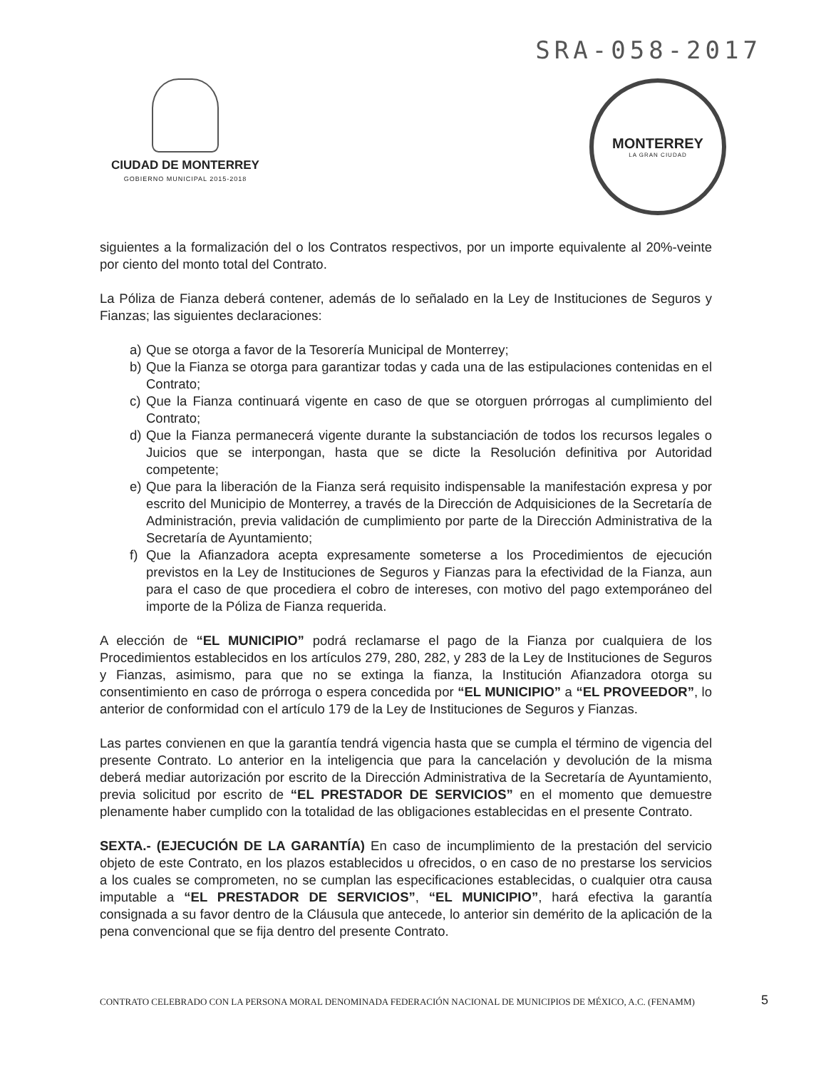SRA-058-2017
CIUDAD DE MONTERREY
GOBIERNO MUNICIPAL 2015-2018
MONTERREY
LA GRAN CIUDAD
siguientes a la formalización del o los Contratos respectivos, por un importe equivalente al 20%-veinte por ciento del monto total del Contrato.
La Póliza de Fianza deberá contener, además de lo señalado en la Ley de Instituciones de Seguros y Fianzas; las siguientes declaraciones:
a) Que se otorga a favor de la Tesorería Municipal de Monterrey;
b) Que la Fianza se otorga para garantizar todas y cada una de las estipulaciones contenidas en el Contrato;
c) Que la Fianza continuará vigente en caso de que se otorguen prórrogas al cumplimiento del Contrato;
d) Que la Fianza permanecerá vigente durante la substanciación de todos los recursos legales o Juicios que se interpongan, hasta que se dicte la Resolución definitiva por Autoridad competente;
e) Que para la liberación de la Fianza será requisito indispensable la manifestación expresa y por escrito del Municipio de Monterrey, a través de la Dirección de Adquisiciones de la Secretaría de Administración, previa validación de cumplimiento por parte de la Dirección Administrativa de la Secretaría de Ayuntamiento;
f) Que la Afianzadora acepta expresamente someterse a los Procedimientos de ejecución previstos en la Ley de Instituciones de Seguros y Fianzas para la efectividad de la Fianza, aun para el caso de que procediera el cobro de intereses, con motivo del pago extemporáneo del importe de la Póliza de Fianza requerida.
A elección de “EL MUNICIPIO” podrá reclamarse el pago de la Fianza por cualquiera de los Procedimientos establecidos en los artículos 279, 280, 282, y 283 de la Ley de Instituciones de Seguros y Fianzas, asimismo, para que no se extinga la fianza, la Institución Afianzadora otorga su consentimiento en caso de prórroga o espera concedida por “EL MUNICIPIO” a “EL PROVEEDOR”, lo anterior de conformidad con el artículo 179 de la Ley de Instituciones de Seguros y Fianzas.
Las partes convienen en que la garantía tendrá vigencia hasta que se cumpla el término de vigencia del presente Contrato. Lo anterior en la inteligencia que para la cancelación y devolución de la misma deberá mediar autorización por escrito de la Dirección Administrativa de la Secretaría de Ayuntamiento, previa solicitud por escrito de “EL PRESTADOR DE SERVICIOS” en el momento que demuestre plenamente haber cumplido con la totalidad de las obligaciones establecidas en el presente Contrato.
SEXTA.- (EJECUCIÓN DE LA GARANTÍA) En caso de incumplimiento de la prestación del servicio objeto de este Contrato, en los plazos establecidos u ofrecidos, o en caso de no prestarse los servicios a los cuales se comprometen, no se cumplan las especificaciones establecidas, o cualquier otra causa imputable a “EL PRESTADOR DE SERVICIOS”, “EL MUNICIPIO”, hará efectiva la garantía consignada a su favor dentro de la Cláusula que antecede, lo anterior sin demérito de la aplicación de la pena convencional que se fija dentro del presente Contrato.
CONTRATO CELEBRADO CON LA PERSONA MORAL DENOMINADA FEDERACIÓN NACIONAL DE MUNICIPIOS DE MÉXICO, A.C. (FENAMM)
5